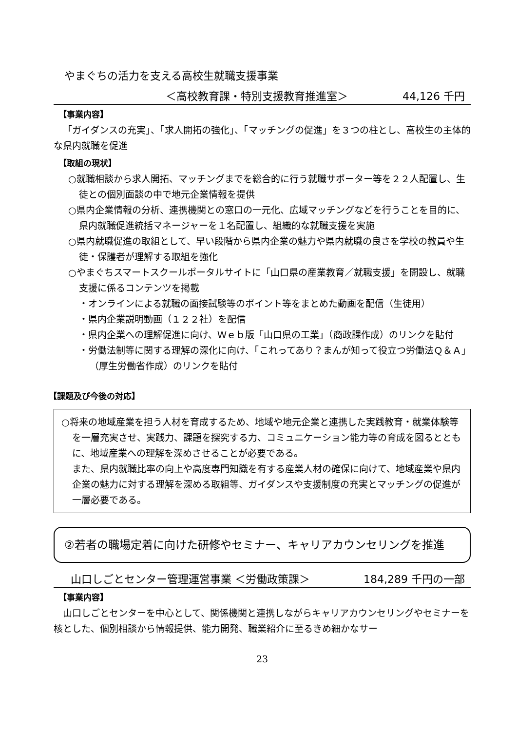やまぐちの活力を支える高校生就職支援事業
＜高校教育課・特別支援教育推進室＞ 44,126 千円
【事業内容】
「ガイダンスの充実」、「求人開拓の強化」、「マッチングの促進」を３つの柱とし、高校生の主体的な県内就職を促進
【取組の現状】
○就職相談から求人開拓、マッチングまでを総合的に行う就職サポーター等を２２人配置し、生徒との個別面談の中で地元企業情報を提供
○県内企業情報の分析、連携機関との窓口の一元化、広域マッチングなどを行うことを目的に、県内就職促進統括マネージャーを１名配置し、組織的な就職支援を実施
○県内就職促進の取組として、早い段階から県内企業の魅力や県内就職の良さを学校の教員や生徒・保護者が理解する取組を強化
○やまぐちスマートスクールポータルサイトに「山口県の産業教育／就職支援」を開設し、就職支援に係るコンテンツを掲載
・オンラインによる就職の面接試験等のポイント等をまとめた動画を配信（生徒用）
・県内企業説明動画（１２２社）を配信
・県内企業への理解促進に向け、Ｗｅｂ版「山口県の工業」（商政課作成）のリンクを貼付
・労働法制等に関する理解の深化に向け、「これってあり？まんが知って役立つ労働法Ｑ＆Ａ」（厚生労働省作成）のリンクを貼付
【課題及び今後の対応】
○将来の地域産業を担う人材を育成するため、地域や地元企業と連携した実践教育・就業体験等を一層充実させ、実践力、課題を探究する力、コミュニケーション能力等の育成を図るとともに、地域産業への理解を深めさせることが必要である。
また、県内就職比率の向上や高度専門知識を有する産業人材の確保に向けて、地域産業や県内企業の魅力に対する理解を深める取組等、ガイダンスや支援制度の充実とマッチングの促進が一層必要である。
②若者の職場定着に向けた研修やセミナー、キャリアカウンセリングを推進
山口しごとセンター管理運営事業 ＜労働政策課＞ 184,289 千円の一部
【事業内容】
山口しごとセンターを中心として、関係機関と連携しながらキャリアカウンセリングやセミナーを核とした、個別相談から情報提供、能力開発、職業紹介に至るきめ細かなサー
23